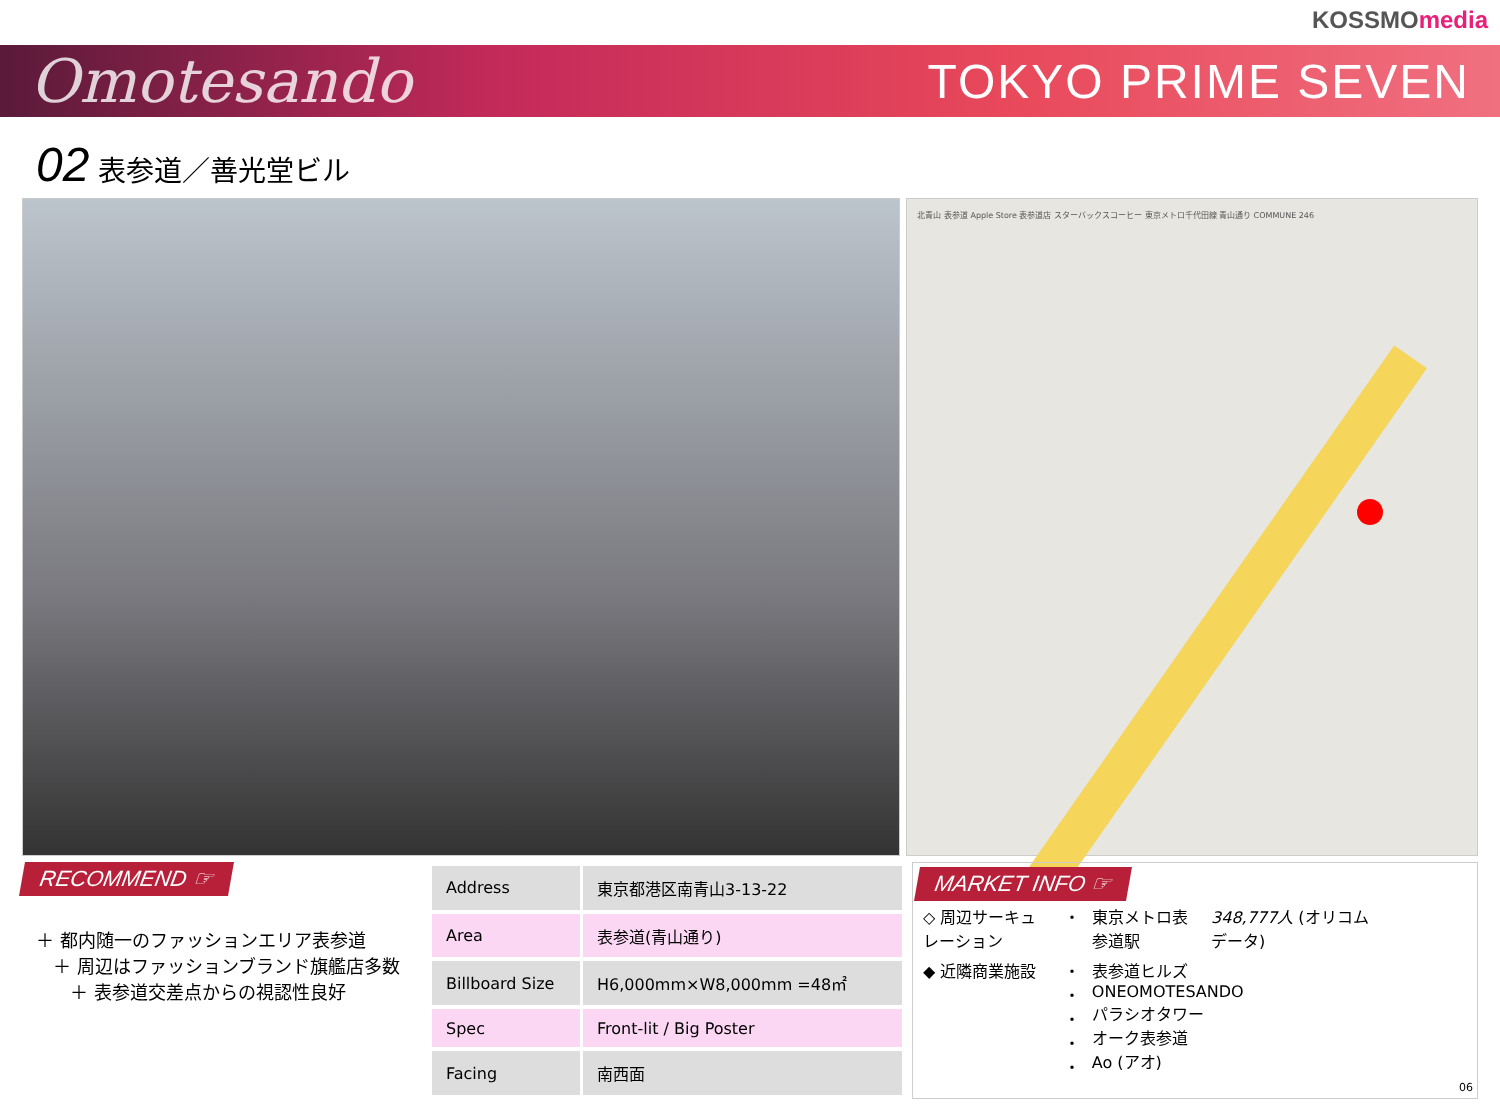KOSSMOmedia
Omotesando
TOKYO PRIME SEVEN
02 表参道／善光堂ビル
北青山 表参道 Apple Store 表参道店 スターバックスコーヒー 東京メトロ千代田線 青山通り COMMUNE 246
RECOMMEND ☞
＋ 都内随一のファッションエリア表参道
＋ 周辺はファッションブランド旗艦店多数
＋ 表参道交差点からの視認性良好
| Address | 東京都港区南青山3-13-22 |
| Area | 表参道(青山通り) |
| Billboard Size | H6,000mm×W8,000mm =48㎡ |
| Spec | Front-lit / Big Poster |
| Facing | 南西面 |
MARKET INFO ☞
| ◇ 周辺サーキュレーション | ・ | 東京メトロ表参道駅 | 348,777人 (オリコムデータ) |
| ◆ 近隣商業施設 | ・ ・ ・ ・ ・ | 表参道ヒルズ ONEOMOTESANDO パラシオタワー オーク表参道 Ao (アオ) | |
06